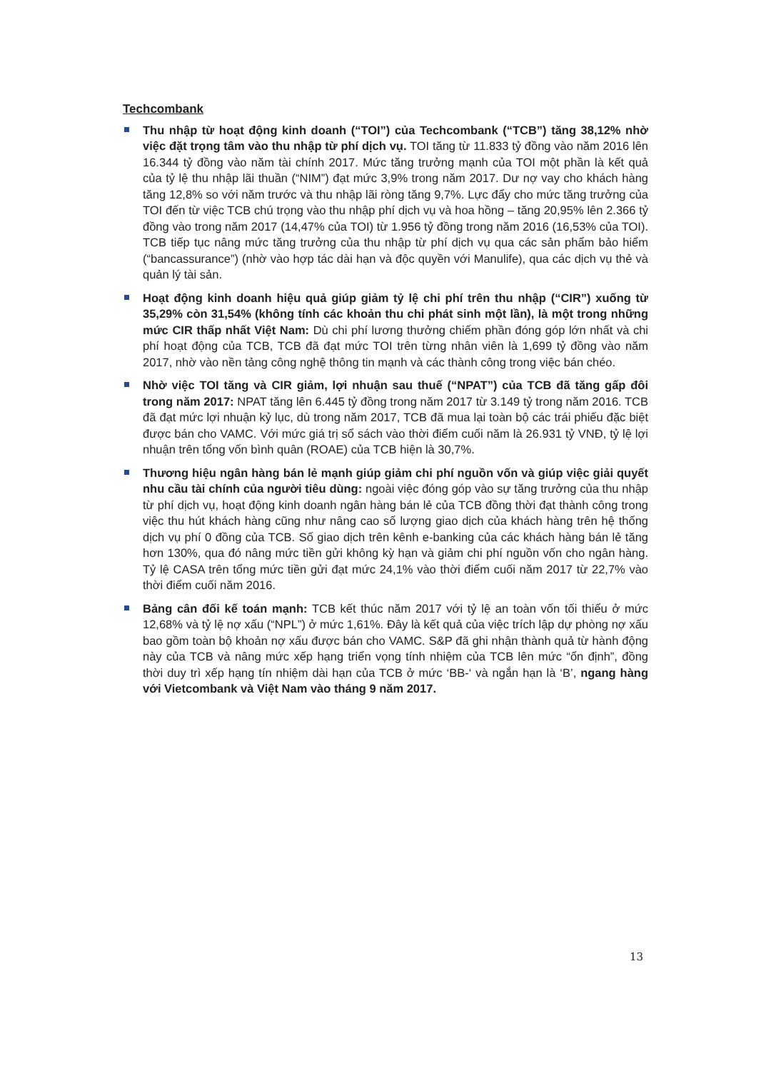Techcombank
Thu nhập từ hoạt động kinh doanh (“TOI”) của Techcombank (“TCB”) tăng 38,12% nhờ việc đặt trọng tâm vào thu nhập từ phí dịch vụ. TOI tăng từ 11.833 tỷ đồng vào năm 2016 lên 16.344 tỷ đồng vào năm tài chính 2017. Mức tăng trưởng mạnh của TOI một phần là kết quả của tỷ lệ thu nhập lãi thuần (“NIM”) đạt mức 3,9% trong năm 2017. Dư nợ vay cho khách hàng tăng 12,8% so với năm trước và thu nhập lãi ròng tăng 9,7%. Lực đẩy cho mức tăng trưởng của TOI đến từ việc TCB chú trọng vào thu nhập phí dịch vụ và hoa hồng – tăng 20,95% lên 2.366 tỷ đồng vào trong năm 2017 (14,47% của TOI) từ 1.956 tỷ đồng trong năm 2016 (16,53% của TOI). TCB tiếp tục nâng mức tăng trưởng của thu nhập từ phí dịch vụ qua các sản phẩm bảo hiểm (“bancassurance”) (nhờ vào hợp tác dài hạn và độc quyền với Manulife), qua các dịch vụ thẻ và quản lý tài sản.
Hoạt động kinh doanh hiệu quả giúp giảm tỷ lệ chi phí trên thu nhập (“CIR”) xuống từ 35,29% còn 31,54% (không tính các khoản thu chi phát sinh một lần), là một trong những mức CIR thấp nhất Việt Nam: Dù chi phí lương thưởng chiếm phần đóng góp lớn nhất và chi phí hoạt động của TCB, TCB đã đạt mức TOI trên từng nhân viên là 1,699 tỷ đồng vào năm 2017, nhờ vào nền tảng công nghệ thông tin mạnh và các thành công trong việc bán chéo.
Nhờ việc TOI tăng và CIR giảm, lợi nhuận sau thuế (“NPAT”) của TCB đã tăng gấp đôi trong năm 2017: NPAT tăng lên 6.445 tỷ đồng trong năm 2017 từ 3.149 tỷ trong năm 2016. TCB đã đạt mức lợi nhuận kỷ lục, dù trong năm 2017, TCB đã mua lại toàn bộ các trái phiếu đặc biệt được bán cho VAMC. Với mức giá trị sổ sách vào thời điểm cuối năm là 26.931 tỷ VNĐ, tỷ lệ lợi nhuận trên tổng vốn bình quân (ROAE) của TCB hiện là 30,7%.
Thương hiệu ngân hàng bán lẻ mạnh giúp giảm chi phí nguồn vốn và giúp việc giải quyết nhu cầu tài chính của người tiêu dùng: ngoài việc đóng góp vào sự tăng trưởng của thu nhập từ phí dịch vụ, hoạt động kinh doanh ngân hàng bán lẻ của TCB đồng thời đạt thành công trong việc thu hút khách hàng cũng như nâng cao số lượng giao dịch của khách hàng trên hệ thống dịch vụ phí 0 đồng của TCB. Số giao dịch trên kênh e-banking của các khách hàng bán lẻ tăng hơn 130%, qua đó nâng mức tiền gửi không kỳ hạn và giảm chi phí nguồn vốn cho ngân hàng. Tỷ lệ CASA trên tổng mức tiền gửi đạt mức 24,1% vào thời điểm cuối năm 2017 từ 22,7% vào thời điểm cuối năm 2016.
Bảng cân đối kế toán mạnh: TCB kết thúc năm 2017 với tỷ lệ an toàn vốn tối thiểu ở mức 12,68% và tỷ lệ nợ xấu (“NPL”) ở mức 1,61%. Đây là kết quả của việc trích lập dự phòng nợ xấu bao gồm toàn bộ khoản nợ xấu được bán cho VAMC. S&P đã ghi nhận thành quả từ hành động này của TCB và nâng mức xếp hạng triển vọng tính nhiệm của TCB lên mức “ổn định”, đồng thời duy trì xếp hạng tín nhiệm dài hạn của TCB ở mức ‘BB-‘ và ngắn hạn là ‘B’, ngang hàng với Vietcombank và Việt Nam vào tháng 9 năm 2017.
13